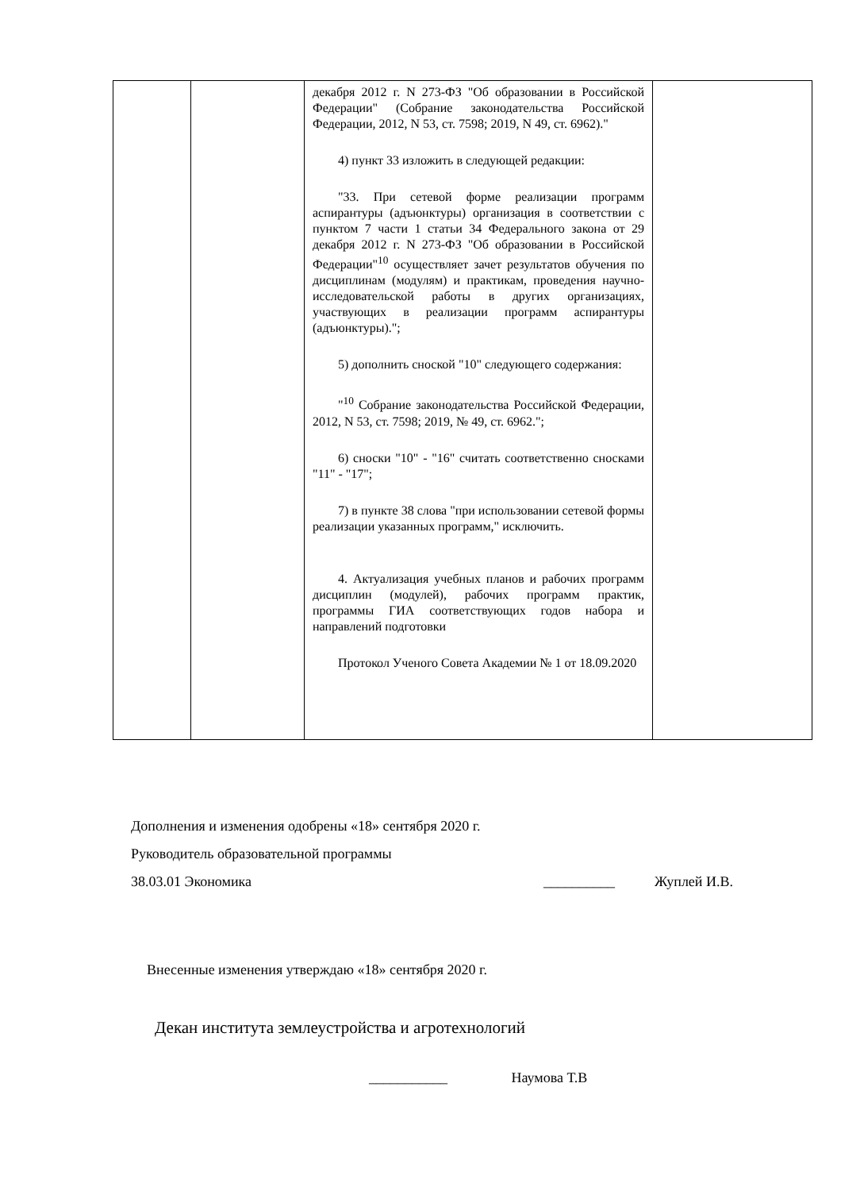| | | декабря 2012 г. N 273-ФЗ "Об образовании в Российской Федерации" (Собрание законодательства Российской Федерации, 2012, N 53, ст. 7598; 2019, N 49, ст. 6962)." 4) пункт 33 изложить в следующей редакции: "33. При сетевой форме реализации программ аспирантуры (адъюнктуры) организация в соответствии с пунктом 7 части 1 статьи 34 Федерального закона от 29 декабря 2012 г. N 273-ФЗ "Об образовании в Российской Федерации"<sup>10</sup> осуществляет зачет результатов обучения по дисциплинам (модулям) и практикам, проведения научно-исследовательской работы в других организациях, участвующих в реализации программ аспирантуры (адъюнктуры)."; 5) дополнить сноской "10" следующего содержания: "<sup>10</sup> Собрание законодательства Российской Федерации, 2012, N 53, ст. 7598; 2019, № 49, ст. 6962."; 6) сноски "10" - "16" считать соответственно сносками "11" - "17"; 7) в пункте 38 слова "при использовании сетевой формы реализации указанных программ," исключить. 4. Актуализация учебных планов и рабочих программ дисциплин (модулей), рабочих программ практик, программы ГИА соответствующих годов набора и направлений подготовки Протокол Ученого Совета Академии № 1 от 18.09.2020 | |
Дополнения и изменения одобрены «18» сентября 2020 г.
Руководитель образовательной программы
38.03.01 Экономика __________ Жуплей И.В.
Внесенные изменения утверждаю «18» сентября 2020 г.
Декан института землеустройства и агротехнологий
___________ Наумова Т.В